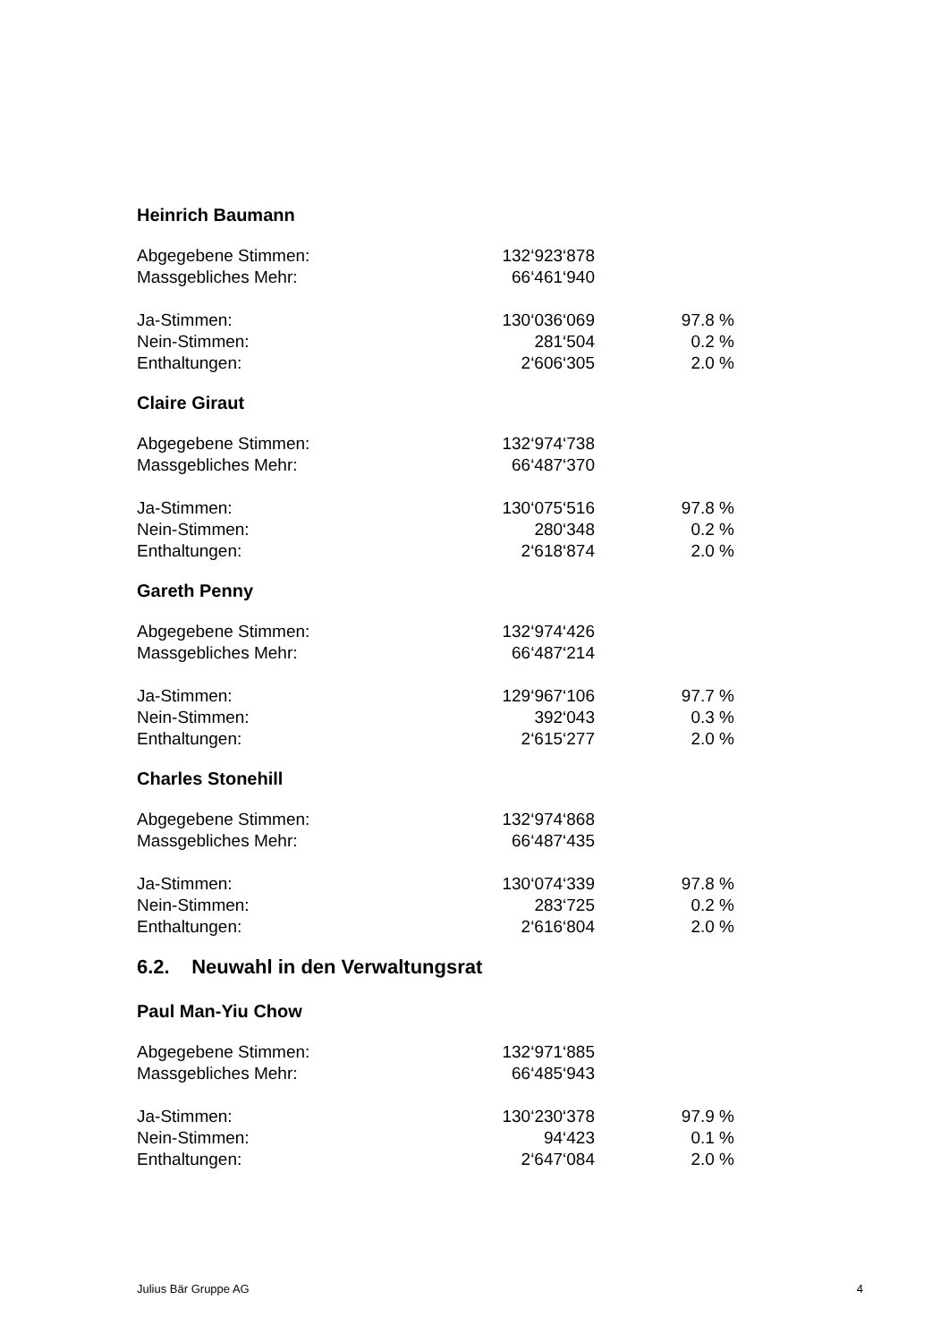Heinrich Baumann
| Abgegebene Stimmen: | 132‘923‘878 | |
| Massgebliches Mehr: | 66‘461‘940 | |
| Ja-Stimmen: | 130‘036‘069 | 97.8 % |
| Nein-Stimmen: | 281‘504 | 0.2 % |
| Enthaltungen: | 2‘606‘305 | 2.0 % |
Claire Giraut
| Abgegebene Stimmen: | 132‘974‘738 | |
| Massgebliches Mehr: | 66‘487‘370 | |
| Ja-Stimmen: | 130‘075‘516 | 97.8 % |
| Nein-Stimmen: | 280‘348 | 0.2 % |
| Enthaltungen: | 2‘618‘874 | 2.0 % |
Gareth Penny
| Abgegebene Stimmen: | 132‘974‘426 | |
| Massgebliches Mehr: | 66‘487‘214 | |
| Ja-Stimmen: | 129‘967‘106 | 97.7 % |
| Nein-Stimmen: | 392‘043 | 0.3 % |
| Enthaltungen: | 2‘615‘277 | 2.0 % |
Charles Stonehill
| Abgegebene Stimmen: | 132‘974‘868 | |
| Massgebliches Mehr: | 66‘487‘435 | |
| Ja-Stimmen: | 130‘074‘339 | 97.8 % |
| Nein-Stimmen: | 283‘725 | 0.2 % |
| Enthaltungen: | 2‘616‘804 | 2.0 % |
6.2. Neuwahl in den Verwaltungsrat
Paul Man-Yiu Chow
| Abgegebene Stimmen: | 132‘971‘885 | |
| Massgebliches Mehr: | 66‘485‘943 | |
| Ja-Stimmen: | 130‘230‘378 | 97.9 % |
| Nein-Stimmen: | 94‘423 | 0.1 % |
| Enthaltungen: | 2‘647‘084 | 2.0 % |
Julius Bär Gruppe AG 4